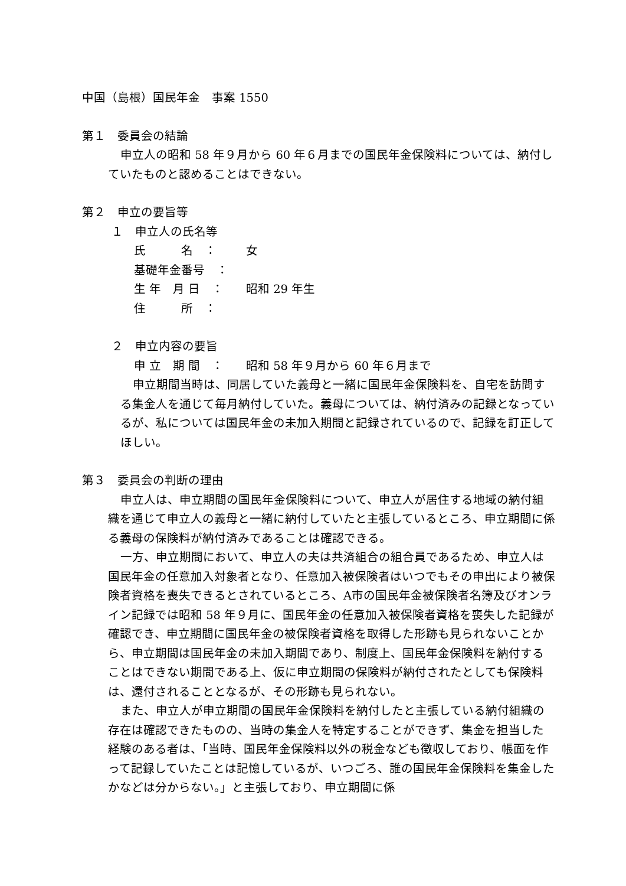中国（島根）国民年金　事案 1550
第１　委員会の結論
申立人の昭和 58 年９月から 60 年６月までの国民年金保険料については、納付していたものと認めることはできない。
第２　申立の要旨等
１　申立人の氏名等
氏　　　名　： 女
基礎年金番号　：
生 年　月 日　： 昭和 29 年生
住　　　所　：
２　申立内容の要旨
申 立　期 間　： 昭和 58 年９月から 60 年６月まで
申立期間当時は、同居していた義母と一緒に国民年金保険料を、自宅を訪問する集金人を通じて毎月納付していた。義母については、納付済みの記録となっているが、私については国民年金の未加入期間と記録されているので、記録を訂正してほしい。
第３　委員会の判断の理由
申立人は、申立期間の国民年金保険料について、申立人が居住する地域の納付組織を通じて申立人の義母と一緒に納付していたと主張しているところ、申立期間に係る義母の保険料が納付済みであることは確認できる。
一方、申立期間において、申立人の夫は共済組合の組合員であるため、申立人は国民年金の任意加入対象者となり、任意加入被保険者はいつでもその申出により被保険者資格を喪失できるとされているところ、A市の国民年金被保険者名簿及びオンライン記録では昭和 58 年９月に、国民年金の任意加入被保険者資格を喪失した記録が確認でき、申立期間に国民年金の被保険者資格を取得した形跡も見られないことから、申立期間は国民年金の未加入期間であり、制度上、国民年金保険料を納付することはできない期間である上、仮に申立期間の保険料が納付されたとしても保険料は、還付されることとなるが、その形跡も見られない。
また、申立人が申立期間の国民年金保険料を納付したと主張している納付組織の存在は確認できたものの、当時の集金人を特定することができず、集金を担当した経験のある者は、「当時、国民年金保険料以外の税金なども徴収しており、帳面を作って記録していたことは記憶しているが、いつごろ、誰の国民年金保険料を集金したかなどは分からない。」と主張しており、申立期間に係